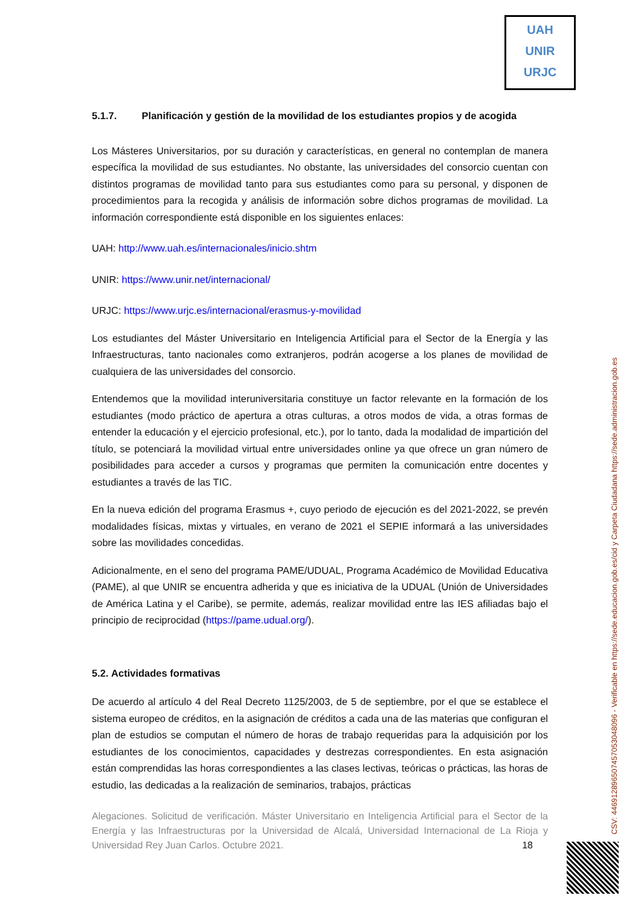UAH
UNIR
URJC
5.1.7. Planificación y gestión de la movilidad de los estudiantes propios y de acogida
Los Másteres Universitarios, por su duración y características, en general no contemplan de manera específica la movilidad de sus estudiantes. No obstante, las universidades del consorcio cuentan con distintos programas de movilidad tanto para sus estudiantes como para su personal, y disponen de procedimientos para la recogida y análisis de información sobre dichos programas de movilidad. La información correspondiente está disponible en los siguientes enlaces:
UAH: http://www.uah.es/internacionales/inicio.shtm
UNIR: https://www.unir.net/internacional/
URJC: https://www.urjc.es/internacional/erasmus-y-movilidad
Los estudiantes del Máster Universitario en Inteligencia Artificial para el Sector de la Energía y las Infraestructuras, tanto nacionales como extranjeros, podrán acogerse a los planes de movilidad de cualquiera de las universidades del consorcio.
Entendemos que la movilidad interuniversitaria constituye un factor relevante en la formación de los estudiantes (modo práctico de apertura a otras culturas, a otros modos de vida, a otras formas de entender la educación y el ejercicio profesional, etc.), por lo tanto, dada la modalidad de impartición del título, se potenciará la movilidad virtual entre universidades online ya que ofrece un gran número de posibilidades para acceder a cursos y programas que permiten la comunicación entre docentes y estudiantes a través de las TIC.
En la nueva edición del programa Erasmus +, cuyo periodo de ejecución es del 2021-2022, se prevén modalidades físicas, mixtas y virtuales, en verano de 2021 el SEPIE informará a las universidades sobre las movilidades concedidas.
Adicionalmente, en el seno del programa PAME/UDUAL, Programa Académico de Movilidad Educativa (PAME), al que UNIR se encuentra adherida y que es iniciativa de la UDUAL (Unión de Universidades de América Latina y el Caribe), se permite, además, realizar movilidad entre las IES afiliadas bajo el principio de reciprocidad (https://pame.udual.org/).
5.2. Actividades formativas
De acuerdo al artículo 4 del Real Decreto 1125/2003, de 5 de septiembre, por el que se establece el sistema europeo de créditos, en la asignación de créditos a cada una de las materias que configuran el plan de estudios se computan el número de horas de trabajo requeridas para la adquisición por los estudiantes de los conocimientos, capacidades y destrezas correspondientes. En esta asignación están comprendidas las horas correspondientes a las clases lectivas, teóricas o prácticas, las horas de estudio, las dedicadas a la realización de seminarios, trabajos, prácticas
Alegaciones. Solicitud de verificación. Máster Universitario en Inteligencia Artificial para el Sector de la Energía y las Infraestructuras por la Universidad de Alcalá, Universidad Internacional de La Rioja y Universidad Rey Juan Carlos. Octubre 2021. 18
CSV: 446912896507457053048096 - Verificable en https://sede.educacion.gob.es/cid y Carpeta Ciudadana https://sede.administracion.gob.es